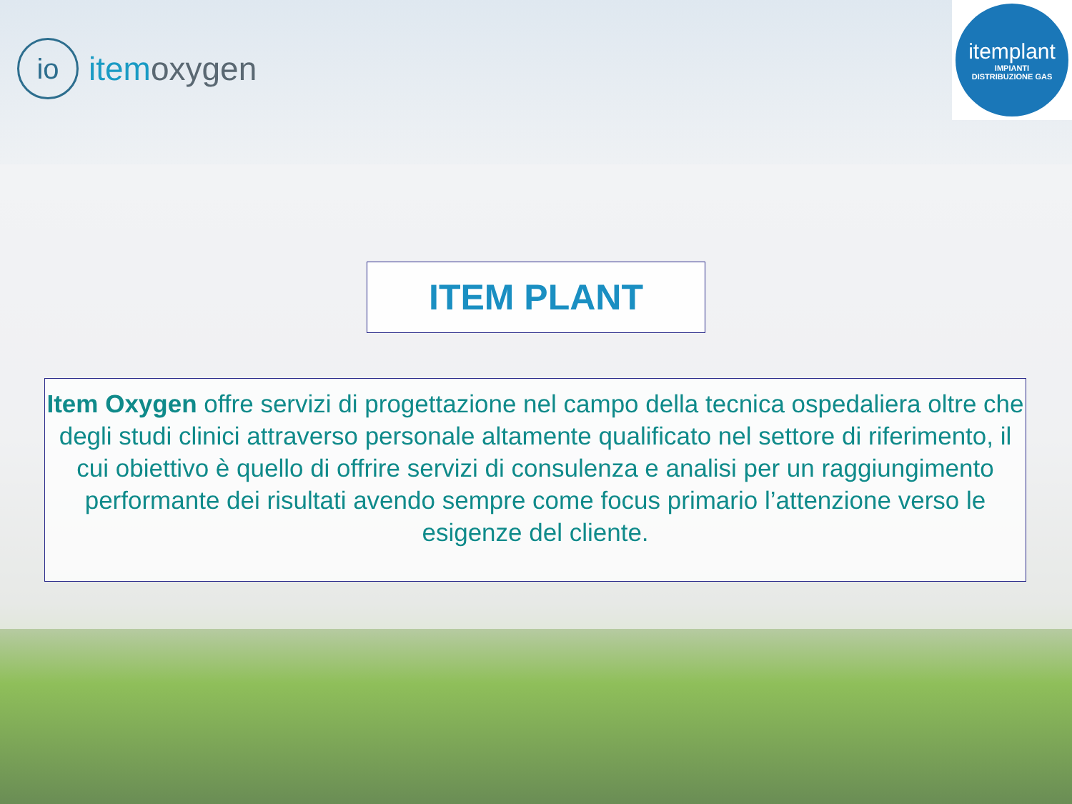io
itemoxygen
itemplant
IMPIANTI
DISTRIBUZIONE GAS
ITEM PLANT
Item Oxygen offre servizi di progettazione nel campo della tecnica ospedaliera oltre che degli studi clinici attraverso personale altamente qualificato nel settore di riferimento, il cui obiettivo è quello di offrire servizi di consulenza e analisi per un raggiungimento performante dei risultati avendo sempre come focus primario l’attenzione verso le esigenze del cliente.